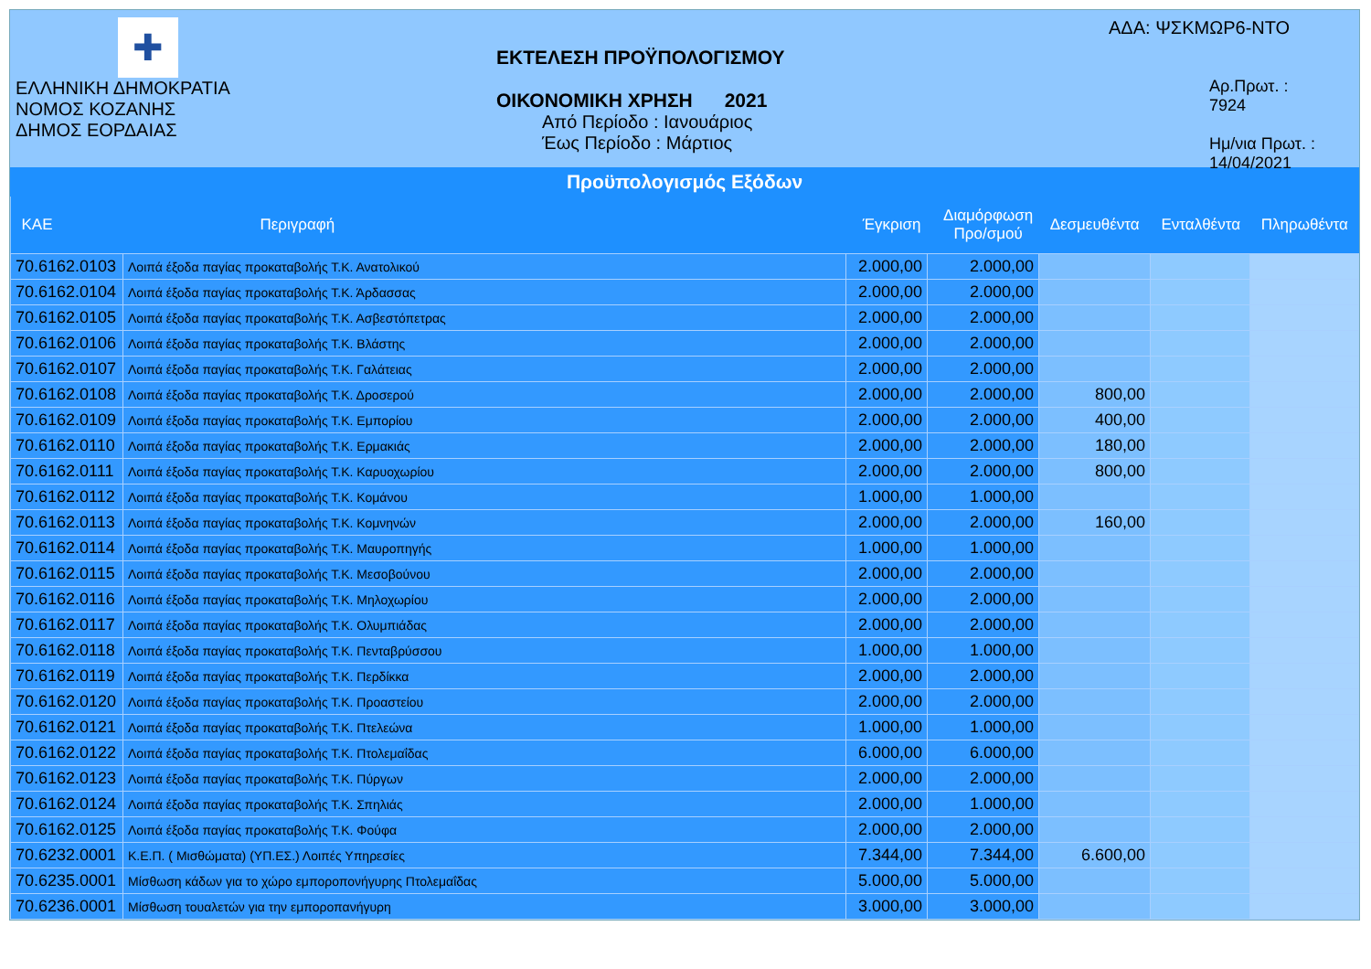✚
ΕΛΛΗΝΙΚΗ ΔΗΜΟΚΡΑΤΙΑ
ΝΟΜΟΣ ΚΟΖΑΝΗΣ
ΔΗΜΟΣ ΕΟΡΔΑΙΑΣ
ΕΚΤΕΛΕΣΗ ΠΡΟΫΠΟΛΟΓΙΣΜΟΥ
ΟΙΚΟΝΟΜΙΚΗ ΧΡΗΣΗ 2021
Από Περίοδο : Ιανουάριος
Έως Περίοδο : Μάρτιος
ΑΔΑ: ΨΣΚΜΩΡ6-ΝΤΟ
Αρ.Πρωτ. : 7924
Ημ/νια Πρωτ. : 14/04/2021
Προϋπολογισμός Εξόδων
| ΚΑΕ | Περιγραφή | Έγκριση | Διαμόρφωση Προ/σμού | Δεσμευθέντα | Ενταλθέντα | Πληρωθέντα |
| --- | --- | --- | --- | --- | --- | --- |
| 70.6162.0103 | Λοιπά έξοδα παγίας προκαταβολής Τ.Κ. Ανατολικού | 2.000,00 | 2.000,00 | | | |
| 70.6162.0104 | Λοιπά έξοδα παγίας προκαταβολής Τ.Κ. Άρδασσας | 2.000,00 | 2.000,00 | | | |
| 70.6162.0105 | Λοιπά έξοδα παγίας προκαταβολής Τ.Κ. Ασβεστόπετρας | 2.000,00 | 2.000,00 | | | |
| 70.6162.0106 | Λοιπά έξοδα παγίας προκαταβολής Τ.Κ. Βλάστης | 2.000,00 | 2.000,00 | | | |
| 70.6162.0107 | Λοιπά έξοδα παγίας προκαταβολής Τ.Κ. Γαλάτειας | 2.000,00 | 2.000,00 | | | |
| 70.6162.0108 | Λοιπά έξοδα παγίας προκαταβολής Τ.Κ. Δροσερού | 2.000,00 | 2.000,00 | 800,00 | | |
| 70.6162.0109 | Λοιπά έξοδα παγίας προκαταβολής Τ.Κ. Εμπορίου | 2.000,00 | 2.000,00 | 400,00 | | |
| 70.6162.0110 | Λοιπά έξοδα παγίας προκαταβολής Τ.Κ. Ερμακιάς | 2.000,00 | 2.000,00 | 180,00 | | |
| 70.6162.0111 | Λοιπά έξοδα παγίας προκαταβολής Τ.Κ. Καρυοχωρίου | 2.000,00 | 2.000,00 | 800,00 | | |
| 70.6162.0112 | Λοιπά έξοδα παγίας προκαταβολής Τ.Κ. Κομάνου | 1.000,00 | 1.000,00 | | | |
| 70.6162.0113 | Λοιπά έξοδα παγίας προκαταβολής Τ.Κ. Κομνηνών | 2.000,00 | 2.000,00 | 160,00 | | |
| 70.6162.0114 | Λοιπά έξοδα παγίας προκαταβολής Τ.Κ. Μαυροπηγής | 1.000,00 | 1.000,00 | | | |
| 70.6162.0115 | Λοιπά έξοδα παγίας προκαταβολής Τ.Κ. Μεσοβούνου | 2.000,00 | 2.000,00 | | | |
| 70.6162.0116 | Λοιπά έξοδα παγίας προκαταβολής Τ.Κ. Μηλοχωρίου | 2.000,00 | 2.000,00 | | | |
| 70.6162.0117 | Λοιπά έξοδα παγίας προκαταβολής Τ.Κ. Ολυμπιάδας | 2.000,00 | 2.000,00 | | | |
| 70.6162.0118 | Λοιπά έξοδα παγίας προκαταβολής Τ.Κ. Πενταβρύσσου | 1.000,00 | 1.000,00 | | | |
| 70.6162.0119 | Λοιπά έξοδα παγίας προκαταβολής Τ.Κ. Περδίκκα | 2.000,00 | 2.000,00 | | | |
| 70.6162.0120 | Λοιπά έξοδα παγίας προκαταβολής Τ.Κ. Προαστείου | 2.000,00 | 2.000,00 | | | |
| 70.6162.0121 | Λοιπά έξοδα παγίας προκαταβολής Τ.Κ. Πτελεώνα | 1.000,00 | 1.000,00 | | | |
| 70.6162.0122 | Λοιπά έξοδα παγίας προκαταβολής Τ.Κ. Πτολεμαΐδας | 6.000,00 | 6.000,00 | | | |
| 70.6162.0123 | Λοιπά έξοδα παγίας προκαταβολής Τ.Κ. Πύργων | 2.000,00 | 2.000,00 | | | |
| 70.6162.0124 | Λοιπά έξοδα παγίας προκαταβολής Τ.Κ. Σπηλιάς | 2.000,00 | 1.000,00 | | | |
| 70.6162.0125 | Λοιπά έξοδα παγίας προκαταβολής Τ.Κ. Φούφα | 2.000,00 | 2.000,00 | | | |
| 70.6232.0001 | Κ.Ε.Π. ( Μισθώματα) (ΥΠ.ΕΣ.) Λοιπές Υπηρεσίες | 7.344,00 | 7.344,00 | 6.600,00 | | |
| 70.6235.0001 | Μίσθωση κάδων για το χώρο εμποροπονήγυρης Πτολεμαΐδας | 5.000,00 | 5.000,00 | | | |
| 70.6236.0001 | Μίσθωση τουαλετών για την εμποροπανήγυρη | 3.000,00 | 3.000,00 | | | |